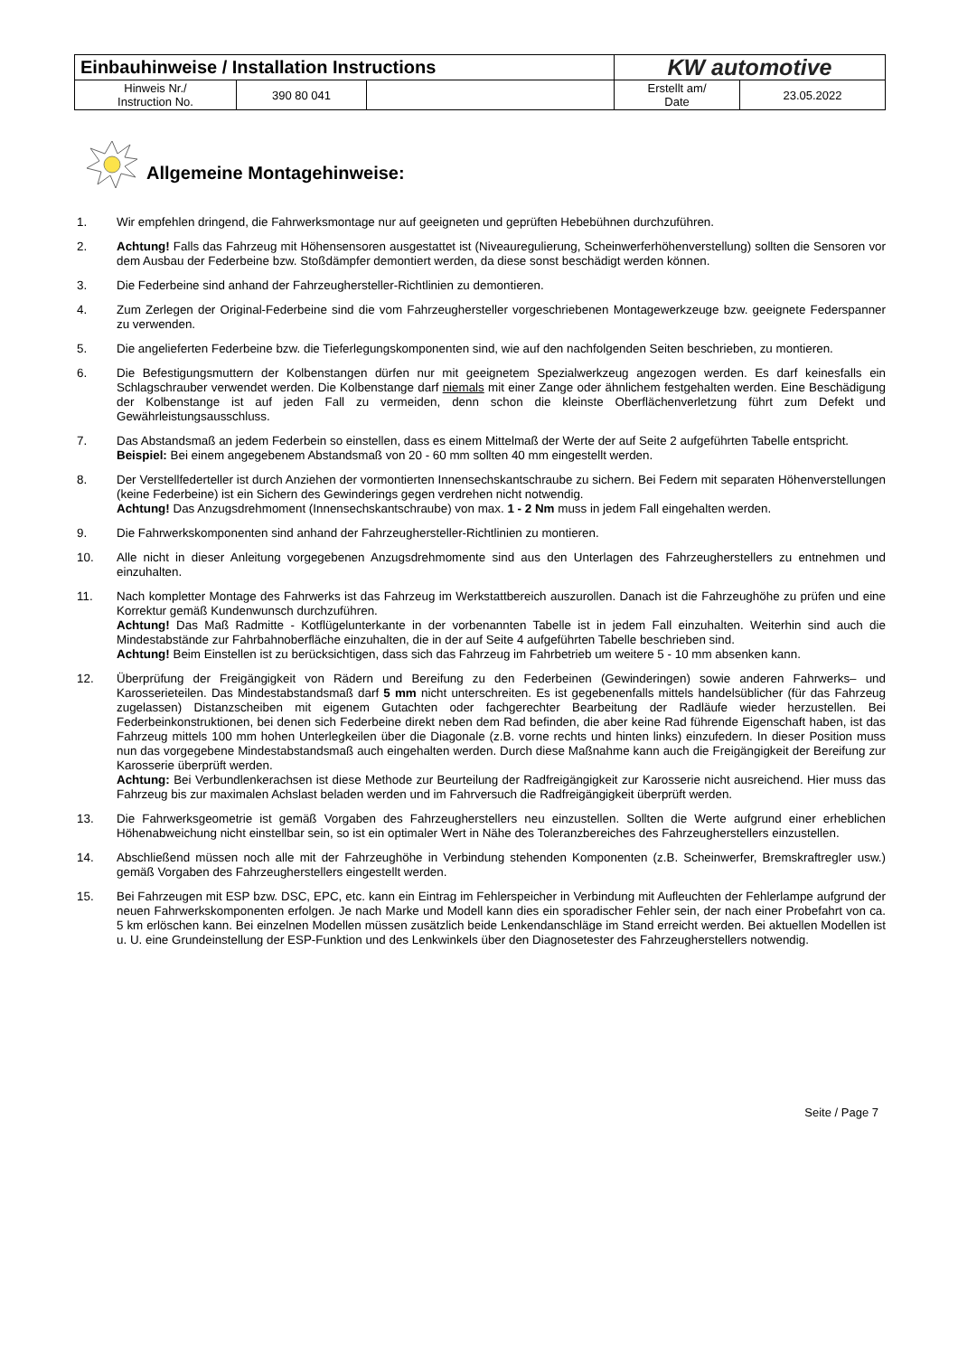| Einbauhinweise / Installation Instructions | | | KW automotive | |
| Hinweis Nr./ Instruction No. | 390 80 041 | | Erstellt am/ Date | 23.05.2022 |
Allgemeine Montagehinweise:
1. Wir empfehlen dringend, die Fahrwerksmontage nur auf geeigneten und geprüften Hebebühnen durchzuführen.
2. Achtung! Falls das Fahrzeug mit Höhensensoren ausgestattet ist (Niveauregulierung, Scheinwerferhöhenverstellung) sollten die Sensoren vor dem Ausbau der Federbeine bzw. Stoßdämpfer demontiert werden, da diese sonst beschädigt werden können.
3. Die Federbeine sind anhand der Fahrzeughersteller-Richtlinien zu demontieren.
4. Zum Zerlegen der Original-Federbeine sind die vom Fahrzeughersteller vorgeschriebenen Montagewerkzeuge bzw. geeignete Federspanner zu verwenden.
5. Die angelieferten Federbeine bzw. die Tieferlegungskomponenten sind, wie auf den nachfolgenden Seiten beschrieben, zu montieren.
6. Die Befestigungsmuttern der Kolbenstangen dürfen nur mit geeignetem Spezialwerkzeug angezogen werden. Es darf keinesfalls ein Schlagschrauber verwendet werden. Die Kolbenstange darf niemals mit einer Zange oder ähnlichem festgehalten werden. Eine Beschädigung der Kolbenstange ist auf jeden Fall zu vermeiden, denn schon die kleinste Oberflächenverletzung führt zum Defekt und Gewährleistungsausschluss.
7. Das Abstandsmaß an jedem Federbein so einstellen, dass es einem Mittelmaß der Werte der auf Seite 2 aufgeführten Tabelle entspricht.
Beispiel: Bei einem angegebenem Abstandsmaß von 20 - 60 mm sollten 40 mm eingestellt werden.
8. Der Verstellfederteller ist durch Anziehen der vormontierten Innensechskantschraube zu sichern. Bei Federn mit separaten Höhenverstellungen (keine Federbeine) ist ein Sichern des Gewinderings gegen verdrehen nicht notwendig.
Achtung! Das Anzugsdrehmoment (Innensechskantschraube) von max. 1 - 2 Nm muss in jedem Fall eingehalten werden.
9. Die Fahrwerkskomponenten sind anhand der Fahrzeughersteller-Richtlinien zu montieren.
10. Alle nicht in dieser Anleitung vorgegebenen Anzugsdrehmomente sind aus den Unterlagen des Fahrzeugherstellers zu entnehmen und einzuhalten.
11. Nach kompletter Montage des Fahrwerks ist das Fahrzeug im Werkstattbereich auszurollen. Danach ist die Fahrzeughöhe zu prüfen und eine Korrektur gemäß Kundenwunsch durchzuführen.
Achtung! Das Maß Radmitte - Kotflügelunterkante in der vorbenannten Tabelle ist in jedem Fall einzuhalten. Weiterhin sind auch die Mindestabstände zur Fahrbahnoberfläche einzuhalten, die in der auf Seite 4 aufgeführten Tabelle beschrieben sind.
Achtung! Beim Einstellen ist zu berücksichtigen, dass sich das Fahrzeug im Fahrbetrieb um weitere 5 - 10 mm absenken kann.
12. Überprüfung der Freigängigkeit von Rädern und Bereifung zu den Federbeinen (Gewinderingen) sowie anderen Fahrwerks– und Karosserieteilen. Das Mindestabstandsmaß darf 5 mm nicht unterschreiten. Es ist gegebenenfalls mittels handelsüblicher (für das Fahrzeug zugelassen) Distanzscheiben mit eigenem Gutachten oder fachgerechter Bearbeitung der Radläufe wieder herzustellen. Bei Federbeinkonstruktionen, bei denen sich Federbeine direkt neben dem Rad befinden, die aber keine Rad führende Eigenschaft haben, ist das Fahrzeug mittels 100 mm hohen Unterlegkeilen über die Diagonale (z.B. vorne rechts und hinten links) einzufedern. In dieser Position muss nun das vorgegebene Mindestabstandsmaß auch eingehalten werden. Durch diese Maßnahme kann auch die Freigängigkeit der Bereifung zur Karosserie überprüft werden.
Achtung: Bei Verbundlenkerachsen ist diese Methode zur Beurteilung der Radfreigängigkeit zur Karosserie nicht ausreichend. Hier muss das Fahrzeug bis zur maximalen Achslast beladen werden und im Fahrversuch die Radfreigängigkeit überprüft werden.
13. Die Fahrwerksgeometrie ist gemäß Vorgaben des Fahrzeugherstellers neu einzustellen. Sollten die Werte aufgrund einer erheblichen Höhenabweichung nicht einstellbar sein, so ist ein optimaler Wert in Nähe des Toleranzbereiches des Fahrzeugherstellers einzustellen.
14. Abschließend müssen noch alle mit der Fahrzeughöhe in Verbindung stehenden Komponenten (z.B. Scheinwerfer, Bremskraftregler usw.) gemäß Vorgaben des Fahrzeugherstellers eingestellt werden.
15. Bei Fahrzeugen mit ESP bzw. DSC, EPC, etc. kann ein Eintrag im Fehlerspeicher in Verbindung mit Aufleuchten der Fehlerlampe aufgrund der neuen Fahrwerkskomponenten erfolgen. Je nach Marke und Modell kann dies ein sporadischer Fehler sein, der nach einer Probefahrt von ca. 5 km erlöschen kann. Bei einzelnen Modellen müssen zusätzlich beide Lenkendanschläge im Stand erreicht werden. Bei aktuellen Modellen ist u. U. eine Grundeinstellung der ESP-Funktion und des Lenkwinkels über den Diagnosetester des Fahrzeugherstellers notwendig.
Seite / Page 7